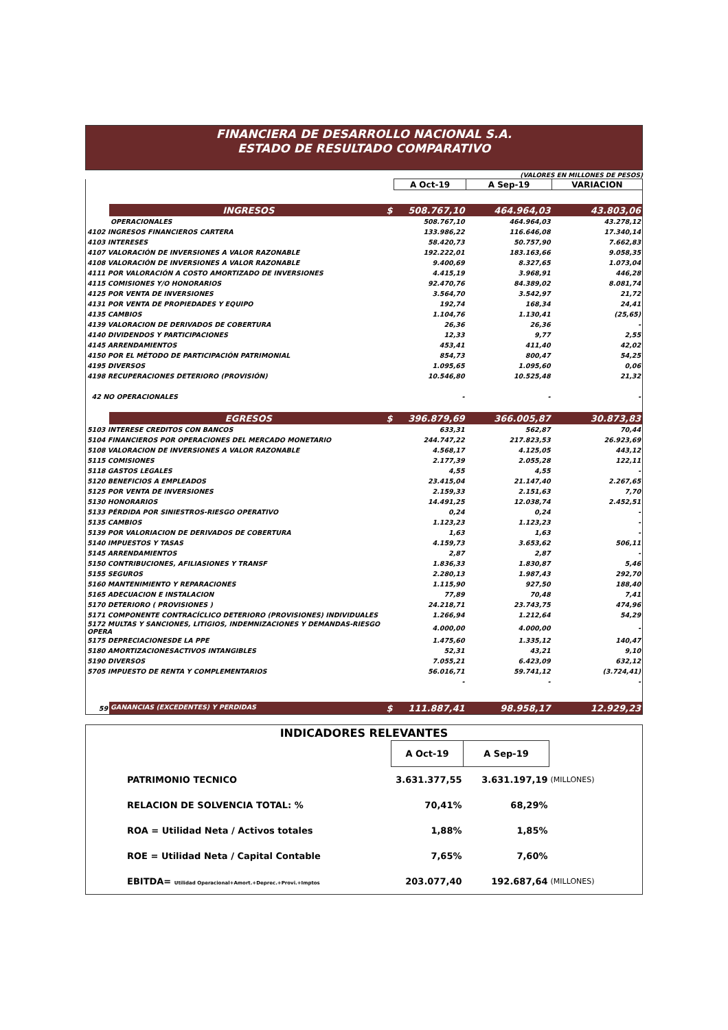FINANCIERA DE DESARROLLO NACIONAL S.A.
ESTADO DE RESULTADO COMPARATIVO
(VALORES EN MILLONES DE PESOS)
| | | A Oct-19 | A Sep-19 | VARIACION |
| | INGRESOS $ | 508.767,10 | 464.964,03 | 43.803,06 |
| | OPERACIONALES | 508.767,10 | 464.964,03 | 43.278,12 |
| 4102 INGRESOS FINANCIEROS CARTERA | | 133.986,22 | 116.646,08 | 17.340,14 |
| 4103 INTERESES | | 58.420,73 | 50.757,90 | 7.662,83 |
| 4107 VALORACIÓN DE INVERSIONES A VALOR RAZONABLE | | 192.222,01 | 183.163,66 | 9.058,35 |
| 4108 VALORACIÓN DE INVERSIONES A VALOR RAZONABLE | | 9.400,69 | 8.327,65 | 1.073,04 |
| 4111 POR VALORACIÓN A COSTO AMORTIZADO DE INVERSIONES | | 4.415,19 | 3.968,91 | 446,28 |
| 4115 COMISIONES Y/O HONORARIOS | | 92.470,76 | 84.389,02 | 8.081,74 |
| 4125 POR VENTA DE INVERSIONES | | 3.564,70 | 3.542,97 | 21,72 |
| 4131 POR VENTA DE PROPIEDADES Y EQUIPO | | 192,74 | 168,34 | 24,41 |
| 4135 CAMBIOS | | 1.104,76 | 1.130,41 | (25,65) |
| 4139 VALORACION DE DERIVADOS DE COBERTURA | | 26,36 | 26,36 | - |
| 4140 DIVIDENDOS Y PARTICIPACIONES | | 12,33 | 9,77 | 2,55 |
| 4145 ARRENDAMIENTOS | | 453,41 | 411,40 | 42,02 |
| 4150 POR EL MÉTODO DE PARTICIPACIÓN PATRIMONIAL | | 854,73 | 800,47 | 54,25 |
| 4195 DIVERSOS | | 1.095,65 | 1.095,60 | 0,06 |
| 4198 RECUPERACIONES DETERIORO (PROVISIÓN) | | 10.546,80 | 10.525,48 | 21,32 |
| 42 NO OPERACIONALES | | - | - | - |
| | EGRESOS $ | 396.879,69 | 366.005,87 | 30.873,83 |
| 5103 INTERESE CREDITOS CON BANCOS | | 633,31 | 562,87 | 70,44 |
| 5104 FINANCIEROS POR OPERACIONES DEL MERCADO MONETARIO | | 244.747,22 | 217.823,53 | 26.923,69 |
| 5108 VALORACION DE INVERSIONES A VALOR RAZONABLE | | 4.568,17 | 4.125,05 | 443,12 |
| 5115 COMISIONES | | 2.177,39 | 2.055,28 | 122,11 |
| 5118 GASTOS LEGALES | | 4,55 | 4,55 | - |
| 5120 BENEFICIOS A EMPLEADOS | | 23.415,04 | 21.147,40 | 2.267,65 |
| 5125 POR VENTA DE INVERSIONES | | 2.159,33 | 2.151,63 | 7,70 |
| 5130 HONORARIOS | | 14.491,25 | 12.038,74 | 2.452,51 |
| 5133 PÉRDIDA POR SINIESTROS-RIESGO OPERATIVO | | 0,24 | 0,24 | - |
| 5135 CAMBIOS | | 1.123,23 | 1.123,23 | - |
| 5139 POR VALORIACION DE DERIVADOS DE COBERTURA | | 1,63 | 1,63 | - |
| 5140 IMPUESTOS Y TASAS | | 4.159,73 | 3.653,62 | 506,11 |
| 5145 ARRENDAMIENTOS | | 2,87 | 2,87 | - |
| 5150 CONTRIBUCIONES, AFILIASIONES Y TRANSF | | 1.836,33 | 1.830,87 | 5,46 |
| 5155 SEGUROS | | 2.280,13 | 1.987,43 | 292,70 |
| 5160 MANTENIMIENTO Y REPARACIONES | | 1.115,90 | 927,50 | 188,40 |
| 5165 ADECUACION E INSTALACION | | 77,89 | 70,48 | 7,41 |
| 5170 DETERIORO ( PROVISIONES ) | | 24.218,71 | 23.743,75 | 474,96 |
| 5171 COMPONENTE CONTRACÍCLICO DETERIORO (PROVISIONES) INDIVIDUALES | | 1.266,94 | 1.212,64 | 54,29 |
| 5172 MULTAS Y SANCIONES, LITIGIOS, INDEMNIZACIONES Y DEMANDAS-RIESGO OPERA | | 4.000,00 | 4.000,00 | - |
| 5175 DEPRECIACIONESDE LA PPE | | 1.475,60 | 1.335,12 | 140,47 |
| 5180 AMORTIZACIONESACTIVOS INTANGIBLES | | 52,31 | 43,21 | 9,10 |
| 5190 DIVERSOS | | 7.055,21 | 6.423,09 | 632,12 |
| 5705 IMPUESTO DE RENTA Y COMPLEMENTARIOS | | 56.016,71 | 59.741,12 | (3.724,41) |
| | | - | - | - |
| 59 | GANANCIAS (EXCEDENTES) Y PERDIDAS $ | 111.887,41 | 98.958,17 | 12.929,23 |
| INDICADORES RELEVANTES | | | |
| | A Oct-19 | A Sep-19 | |
| PATRIMONIO TECNICO | 3.631.377,55 | 3.631.197,19 | (MILLONES) |
| RELACION DE SOLVENCIA TOTAL: % | 70,41% | 68,29% | |
| ROA = Utilidad Neta / Activos totales | 1,88% | 1,85% | |
| ROE = Utilidad Neta / Capital Contable | 7,65% | 7,60% | |
| EBITDA= Utilidad Operacional+Amort.+Deprec.+Provi.+Imptos | 203.077,40 | 192.687,64 | (MILLONES) |